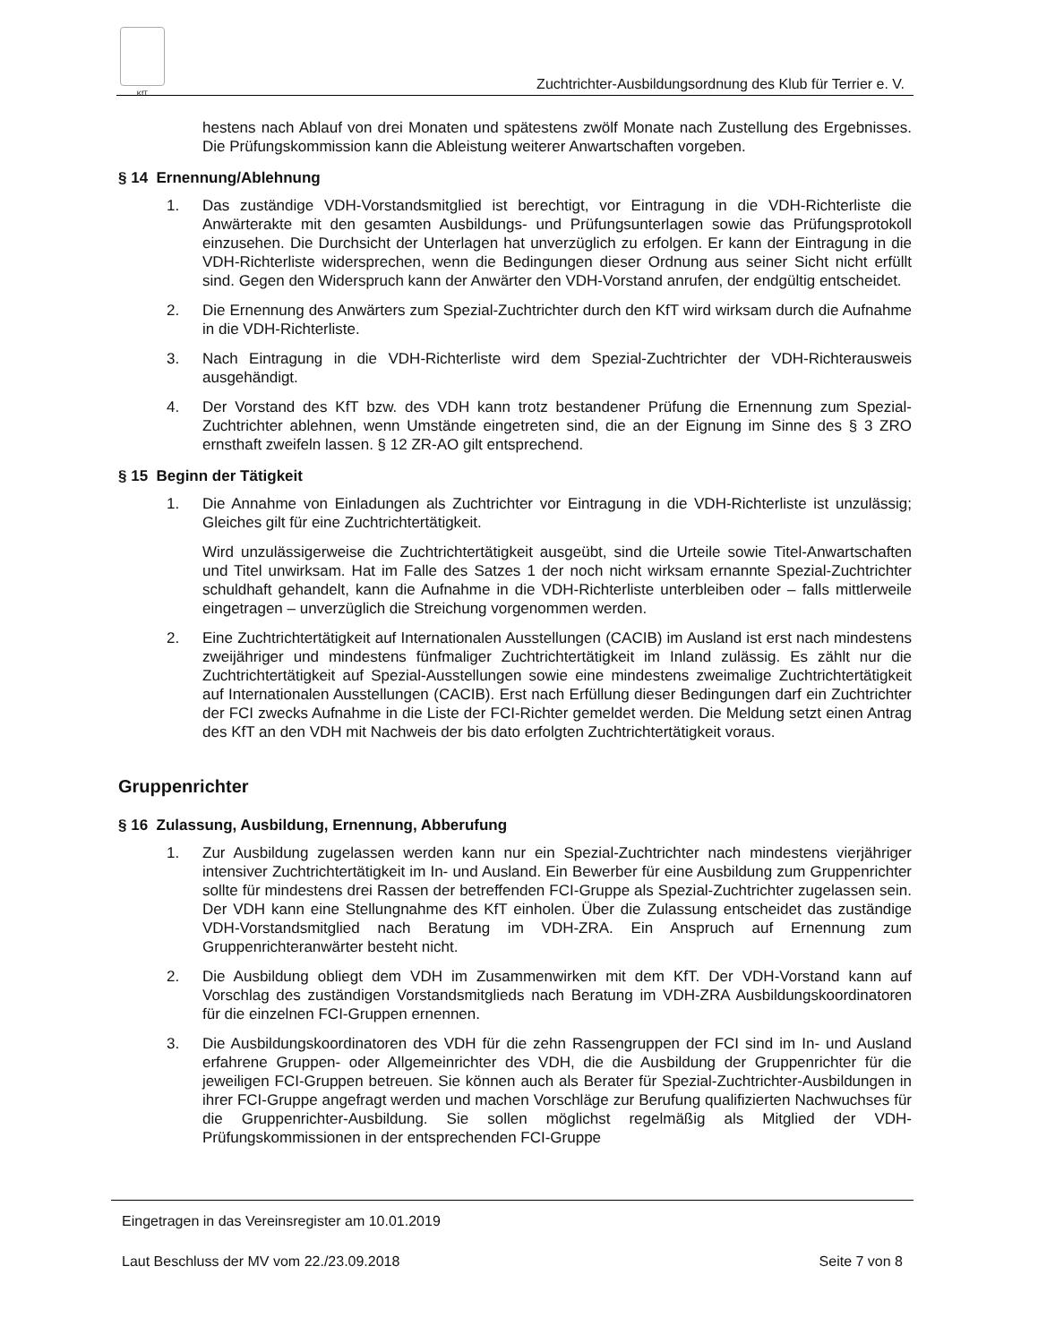KfT
Zuchtrichter-Ausbildungsordnung des Klub für Terrier e. V.
hestens nach Ablauf von drei Monaten und spätestens zwölf Monate nach Zustellung des Ergebnisses. Die Prüfungskommission kann die Ableistung weiterer Anwartschaften vorgeben.
§ 14 Ernennung/Ablehnung
1. Das zuständige VDH-Vorstandsmitglied ist berechtigt, vor Eintragung in die VDH-Richterliste die Anwärterakte mit den gesamten Ausbildungs- und Prüfungsunterlagen sowie das Prüfungsprotokoll einzusehen. Die Durchsicht der Unterlagen hat unverzüglich zu erfolgen. Er kann der Eintragung in die VDH-Richterliste widersprechen, wenn die Bedingungen dieser Ordnung aus seiner Sicht nicht erfüllt sind. Gegen den Widerspruch kann der Anwärter den VDH-Vorstand anrufen, der endgültig entscheidet.
2. Die Ernennung des Anwärters zum Spezial-Zuchtrichter durch den KfT wird wirksam durch die Aufnahme in die VDH-Richterliste.
3. Nach Eintragung in die VDH-Richterliste wird dem Spezial-Zuchtrichter der VDH-Richterausweis ausgehändigt.
4. Der Vorstand des KfT bzw. des VDH kann trotz bestandener Prüfung die Ernennung zum Spezial-Zuchtrichter ablehnen, wenn Umstände eingetreten sind, die an der Eignung im Sinne des § 3 ZRO ernsthaft zweifeln lassen. § 12 ZR-AO gilt entsprechend.
§ 15 Beginn der Tätigkeit
1. Die Annahme von Einladungen als Zuchtrichter vor Eintragung in die VDH-Richterliste ist unzulässig; Gleiches gilt für eine Zuchtrichtertätigkeit.
Wird unzulässigerweise die Zuchtrichtertätigkeit ausgeübt, sind die Urteile sowie Titel-Anwartschaften und Titel unwirksam. Hat im Falle des Satzes 1 der noch nicht wirksam ernannte Spezial-Zuchtrichter schuldhaft gehandelt, kann die Aufnahme in die VDH-Richterliste unterbleiben oder – falls mittlerweile eingetragen – unverzüglich die Streichung vorgenommen werden.
2. Eine Zuchtrichtertätigkeit auf Internationalen Ausstellungen (CACIB) im Ausland ist erst nach mindestens zweijähriger und mindestens fünfmaliger Zuchtrichtertätigkeit im Inland zulässig. Es zählt nur die Zuchtrichtertätigkeit auf Spezial-Ausstellungen sowie eine mindestens zweimalige Zuchtrichtertätigkeit auf Internationalen Ausstellungen (CACIB). Erst nach Erfüllung dieser Bedingungen darf ein Zuchtrichter der FCI zwecks Aufnahme in die Liste der FCI-Richter gemeldet werden. Die Meldung setzt einen Antrag des KfT an den VDH mit Nachweis der bis dato erfolgten Zuchtrichtertätigkeit voraus.
Gruppenrichter
§ 16 Zulassung, Ausbildung, Ernennung, Abberufung
1. Zur Ausbildung zugelassen werden kann nur ein Spezial-Zuchtrichter nach mindestens vierjähriger intensiver Zuchtrichtertätigkeit im In- und Ausland. Ein Bewerber für eine Ausbildung zum Gruppenrichter sollte für mindestens drei Rassen der betreffenden FCI-Gruppe als Spezial-Zuchtrichter zugelassen sein. Der VDH kann eine Stellungnahme des KfT einholen. Über die Zulassung entscheidet das zuständige VDH-Vorstandsmitglied nach Beratung im VDH-ZRA. Ein Anspruch auf Ernennung zum Gruppenrichteranwärter besteht nicht.
2. Die Ausbildung obliegt dem VDH im Zusammenwirken mit dem KfT. Der VDH-Vorstand kann auf Vorschlag des zuständigen Vorstandsmitglieds nach Beratung im VDH-ZRA Ausbildungskoordinatoren für die einzelnen FCI-Gruppen ernennen.
3. Die Ausbildungskoordinatoren des VDH für die zehn Rassengruppen der FCI sind im In- und Ausland erfahrene Gruppen- oder Allgemeinrichter des VDH, die die Ausbildung der Gruppenrichter für die jeweiligen FCI-Gruppen betreuen. Sie können auch als Berater für Spezial-Zuchtrichter-Ausbildungen in ihrer FCI-Gruppe angefragt werden und machen Vorschläge zur Berufung qualifizierten Nachwuchses für die Gruppenrichter-Ausbildung. Sie sollen möglichst regelmäßig als Mitglied der VDH-Prüfungskommissionen in der entsprechenden FCI-Gruppe
Eingetragen in das Vereinsregister am 10.01.2019
Laut Beschluss der MV vom 22./23.09.2018 Seite 7 von 8